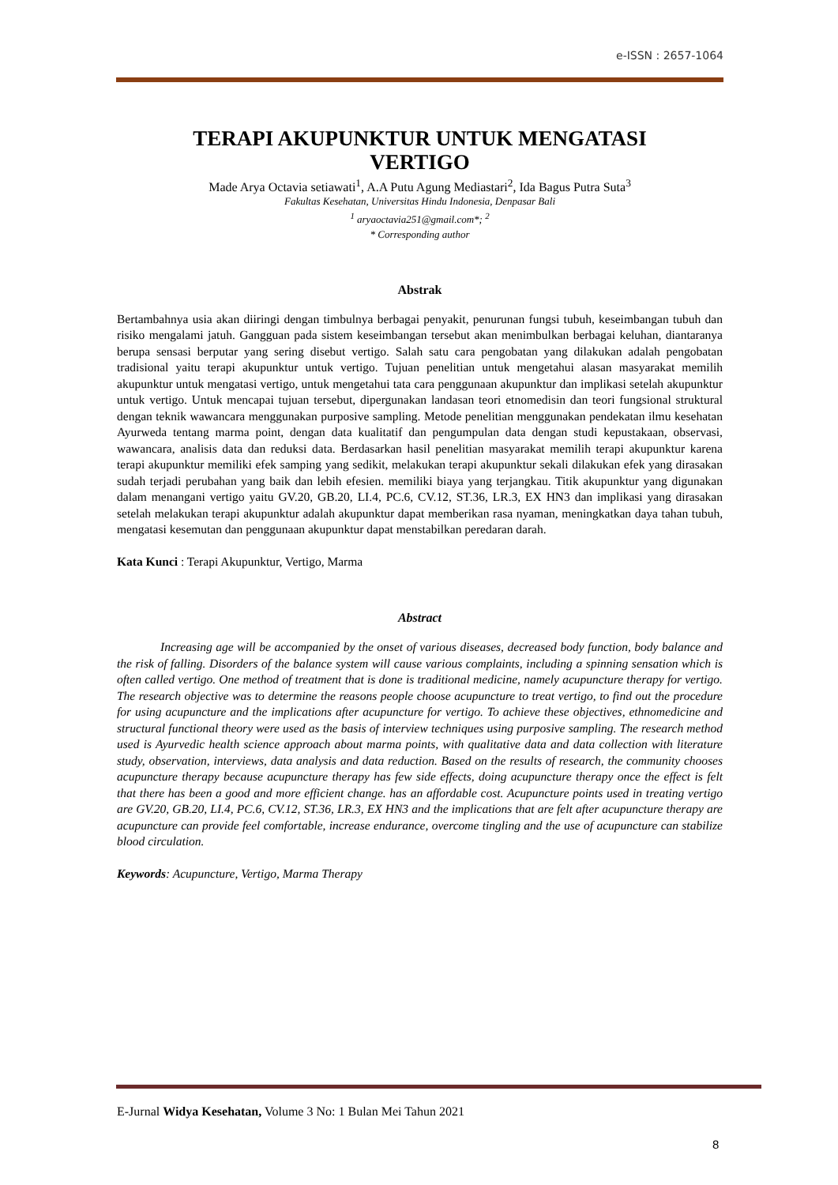e-ISSN : 2657-1064
TERAPI AKUPUNKTUR UNTUK MENGATASI
VERTIGO
Made Arya Octavia setiawati<sup>1</sup>, A.A Putu Agung Mediastari<sup>2</sup>, Ida Bagus Putra Suta<sup>3</sup>
Fakultas Kesehatan, Universitas Hindu Indonesia, Denpasar Bali
<sup>1</sup> aryaoctavia251@gmail.com*; <sup>2</sup>
* Corresponding author
Abstrak
Bertambahnya usia akan diiringi dengan timbulnya berbagai penyakit, penurunan fungsi tubuh, keseimbangan tubuh dan risiko mengalami jatuh. Gangguan pada sistem keseimbangan tersebut akan menimbulkan berbagai keluhan, diantaranya berupa sensasi berputar yang sering disebut vertigo. Salah satu cara pengobatan yang dilakukan adalah pengobatan tradisional yaitu terapi akupunktur untuk vertigo. Tujuan penelitian untuk mengetahui alasan masyarakat memilih akupunktur untuk mengatasi vertigo, untuk mengetahui tata cara penggunaan akupunktur dan implikasi setelah akupunktur untuk vertigo. Untuk mencapai tujuan tersebut, dipergunakan landasan teori etnomedisin dan teori fungsional struktural dengan teknik wawancara menggunakan purposive sampling. Metode penelitian menggunakan pendekatan ilmu kesehatan Ayurweda tentang marma point, dengan data kualitatif dan pengumpulan data dengan studi kepustakaan, observasi, wawancara, analisis data dan reduksi data. Berdasarkan hasil penelitian masyarakat memilih terapi akupunktur karena terapi akupunktur memiliki efek samping yang sedikit, melakukan terapi akupunktur sekali dilakukan efek yang dirasakan sudah terjadi perubahan yang baik dan lebih efesien. memiliki biaya yang terjangkau. Titik akupunktur yang digunakan dalam menangani vertigo yaitu GV.20, GB.20, LI.4, PC.6, CV.12, ST.36, LR.3, EX HN3 dan implikasi yang dirasakan setelah melakukan terapi akupunktur adalah akupunktur dapat memberikan rasa nyaman, meningkatkan daya tahan tubuh, mengatasi kesemutan dan penggunaan akupunktur dapat menstabilkan peredaran darah.
Kata Kunci : Terapi Akupunktur, Vertigo, Marma
Abstract
Increasing age will be accompanied by the onset of various diseases, decreased body function, body balance and the risk of falling. Disorders of the balance system will cause various complaints, including a spinning sensation which is often called vertigo. One method of treatment that is done is traditional medicine, namely acupuncture therapy for vertigo. The research objective was to determine the reasons people choose acupuncture to treat vertigo, to find out the procedure for using acupuncture and the implications after acupuncture for vertigo. To achieve these objectives, ethnomedicine and structural functional theory were used as the basis of interview techniques using purposive sampling. The research method used is Ayurvedic health science approach about marma points, with qualitative data and data collection with literature study, observation, interviews, data analysis and data reduction. Based on the results of research, the community chooses acupuncture therapy because acupuncture therapy has few side effects, doing acupuncture therapy once the effect is felt that there has been a good and more efficient change. has an affordable cost. Acupuncture points used in treating vertigo are GV.20, GB.20, LI.4, PC.6, CV.12, ST.36, LR.3, EX HN3 and the implications that are felt after acupuncture therapy are acupuncture can provide feel comfortable, increase endurance, overcome tingling and the use of acupuncture can stabilize blood circulation.
Keywords: Acupuncture, Vertigo, Marma Therapy
E-Jurnal Widya Kesehatan, Volume 3 No: 1 Bulan Mei Tahun 2021
8